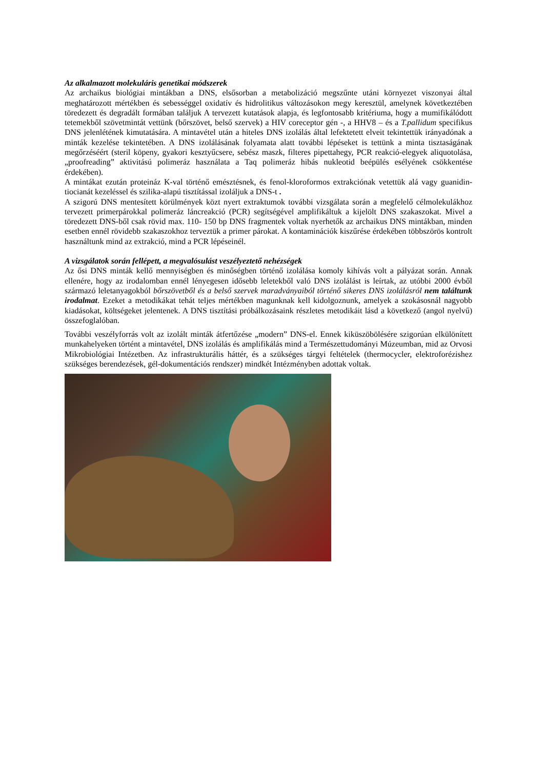Az alkalmazott molekuláris genetikai módszerek
Az archaikus biológiai mintákban a DNS, elsősorban a metabolizáció megszűnte utáni környezet viszonyai által meghatározott mértékben és sebességgel oxidatív és hidrolitikus változásokon megy keresztül, amelynek következtében töredezett és degradált formában találjuk A tervezett kutatások alapja, és legfontosabb kritériuma, hogy a mumifikálódott tetemekből szövetmintát vettünk (bőrszövet, belső szervek) a HIV coreceptor gén -, a HHV8 – és a T.pallidum specifikus DNS jelenlétének kimutatására. A mintavétel után a hiteles DNS izolálás által lefektetett elveit tekintettük irányadónak a minták kezelése tekintetében. A DNS izolálásának folyamata alatt további lépéseket is tettünk a minta tisztaságának megőrzéséért (steril köpeny, gyakori kesztyűcsere, sebész maszk, filteres pipettahegy, PCR reakció-elegyek aliquotolása, „proofreading” aktivitású polimeráz használata a Taq polimeráz hibás nukleotid beépülés esélyének csökkentése érdekében).
A mintákat ezután proteináz K-val történő emésztésnek, és fenol-kloroformos extrakciónak vetettük alá vagy guanidin-tiocianát kezeléssel és szilika-alapú tisztítással izoláljuk a DNS-t .
A szigorú DNS mentesített körülmények közt nyert extraktumok további vizsgálata során a megfelelő célmolekulákhoz tervezett primerpárokkal polimeráz láncreakció (PCR) segítségével amplifikáltuk a kijelölt DNS szakaszokat. Mivel a töredezett DNS-ből csak rövid max. 110- 150 bp DNS fragmentek voltak nyerhetők az archaikus DNS mintákban, minden esetben ennél rövidebb szakaszokhoz terveztük a primer párokat. A kontaminációk kiszűrése érdekében többszörös kontrolt használtunk mind az extrakció, mind a PCR lépéseinél.
A vizsgálatok során fellépett, a megvalósulást veszélyeztető nehézségek
Az ősi DNS minták kellő mennyiségben és minőségben történő izolálása komoly kihívás volt a pályázat során. Annak ellenére, hogy az irodalomban ennél lényegesen idősebb leletekből való DNS izolálást is leírtak, az utóbbi 2000 évből származó leletanyagokból bőrszövetből és a belső szervek maradványaiból történő sikeres DNS izolálásról nem találtunk irodalmat. Ezeket a metodikákat tehát teljes mértékben magunknak kell kidolgoznunk, amelyek a szokásosnál nagyobb kiadásokat, költségeket jelentenek. A DNS tisztítási próbálkozásaink részletes metodikáit lásd a következő (angol nyelvű) összefoglalóban.
További veszélyforrás volt az izolált minták átfertőzése „modern” DNS-el. Ennek kiküszöbölésére szigorúan elkülönített munkahelyeken történt a mintavétel, DNS izolálás és amplifikálás mind a Természettudományi Múzeumban, mid az Orvosi Mikrobiológiai Intézetben. Az infrastrukturális háttér, és a szükséges tárgyi feltételek (thermocycler, elektroforézishez szükséges berendezések, gél-dokumentációs rendszer) mindkét Intézményben adottak voltak.